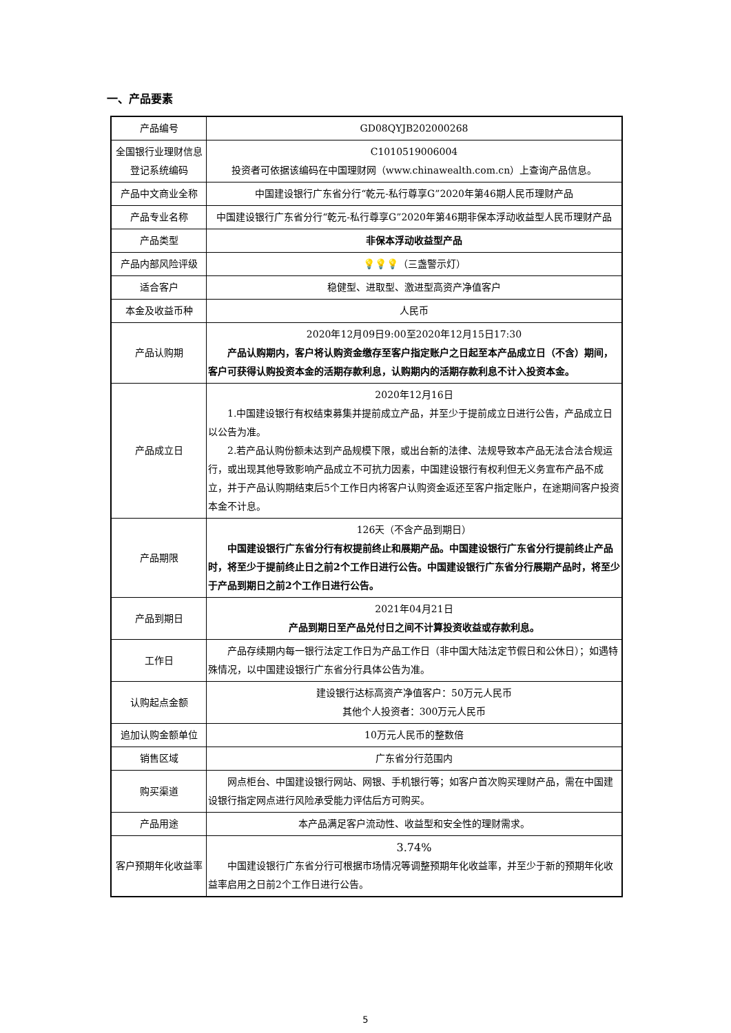一、产品要素
| 产品编号 | GD08QYJB202000268 |
| 全国银行业理财信息登记系统编码 | C1010519006004 投资者可依据该编码在中国理财网（www.chinawealth.com.cn）上查询产品信息。 |
| 产品中文商业全称 | 中国建设银行广东省分行“乾元-私行尊享G”2020年第46期人民币理财产品 |
| 产品专业名称 | 中国建设银行广东省分行“乾元-私行尊享G”2020年第46期非保本浮动收益型人民币理财产品 |
| 产品类型 | 非保本浮动收益型产品 |
| 产品内部风险评级 | 💡💡💡 （三盏警示灯） |
| 适合客户 | 稳健型、进取型、激进型高资产净值客户 |
| 本金及收益币种 | 人民币 |
| 产品认购期 | 2020年12月09日9:00至2020年12月15日17:30 产品认购期内，客户将认购资金缴存至客户指定账户之日起至本产品成立日（不含）期间，客户可获得认购投资本金的活期存款利息，认购期内的活期存款利息不计入投资本金。 |
| 产品成立日 | 2020年12月16日 1.中国建设银行有权结束募集并提前成立产品，并至少于提前成立日进行公告，产品成立日以公告为准。 2.若产品认购份额未达到产品规模下限，或出台新的法律、法规导致本产品无法合法合规运行，或出现其他导致影响产品成立不可抗力因素，中国建设银行有权利但无义务宣布产品不成立，并于产品认购期结束后5个工作日内将客户认购资金返还至客户指定账户，在途期间客户投资本金不计息。 |
| 产品期限 | 126天（不含产品到期日） 中国建设银行广东省分行有权提前终止和展期产品。中国建设银行广东省分行提前终止产品时，将至少于提前终止日之前2个工作日进行公告。中国建设银行广东省分行展期产品时，将至少于产品到期日之前2个工作日进行公告。 |
| 产品到期日 | 2021年04月21日 产品到期日至产品兑付日之间不计算投资收益或存款利息。 |
| 工作日 | 产品存续期内每一银行法定工作日为产品工作日（非中国大陆法定节假日和公休日）；如遇特殊情况，以中国建设银行广东省分行具体公告为准。 |
| 认购起点金额 | 建设银行达标高资产净值客户：50万元人民币 其他个人投资者：300万元人民币 |
| 追加认购金额单位 | 10万元人民币的整数倍 |
| 销售区域 | 广东省分行范围内 |
| 购买渠道 | 网点柜台、中国建设银行网站、网银、手机银行等；如客户首次购买理财产品，需在中国建设银行指定网点进行风险承受能力评估后方可购买。 |
| 产品用途 | 本产品满足客户流动性、收益型和安全性的理财需求。 |
| 客户预期年化收益率 | 3.74% 中国建设银行广东省分行可根据市场情况等调整预期年化收益率，并至少于新的预期年化收益率启用之日前2个工作日进行公告。 |
5